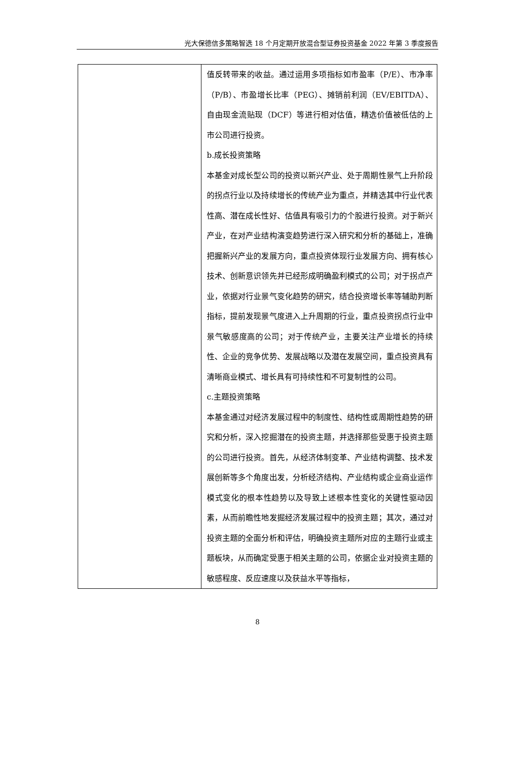光大保德信多策略智选 18 个月定期开放混合型证券投资基金 2022 年第 3 季度报告
| | 值反转带来的收益。通过运用多项指标如市盈率（P/E）、市净率（P/B）、市盈增长比率（PEG）、摊销前利润（EV/EBITDA）、自由现金流贴现（DCF）等进行相对估值，精选价值被低估的上市公司进行投资。 b.成长投资策略 本基金对成长型公司的投资以新兴产业、处于周期性景气上升阶段的拐点行业以及持续增长的传统产业为重点，并精选其中行业代表性高、潜在成长性好、估值具有吸引力的个股进行投资。对于新兴产业，在对产业结构演变趋势进行深入研究和分析的基础上，准确把握新兴产业的发展方向，重点投资体现行业发展方向、拥有核心技术、创新意识领先并已经形成明确盈利模式的公司；对于拐点产业，依据对行业景气变化趋势的研究，结合投资增长率等辅助判断指标，提前发现景气度进入上升周期的行业，重点投资拐点行业中景气敏感度高的公司；对于传统产业，主要关注产业增长的持续性、企业的竞争优势、发展战略以及潜在发展空间，重点投资具有清晰商业模式、增长具有可持续性和不可复制性的公司。 c.主题投资策略 本基金通过对经济发展过程中的制度性、结构性或周期性趋势的研究和分析，深入挖掘潜在的投资主题，并选择那些受惠于投资主题的公司进行投资。首先，从经济体制变革、产业结构调整、技术发展创新等多个角度出发，分析经济结构、产业结构或企业商业运作模式变化的根本性趋势以及导致上述根本性变化的关键性驱动因素，从而前瞻性地发掘经济发展过程中的投资主题；其次，通过对投资主题的全面分析和评估，明确投资主题所对应的主题行业或主题板块，从而确定受惠于相关主题的公司，依据企业对投资主题的敏感程度、反应速度以及获益水平等指标， |
8